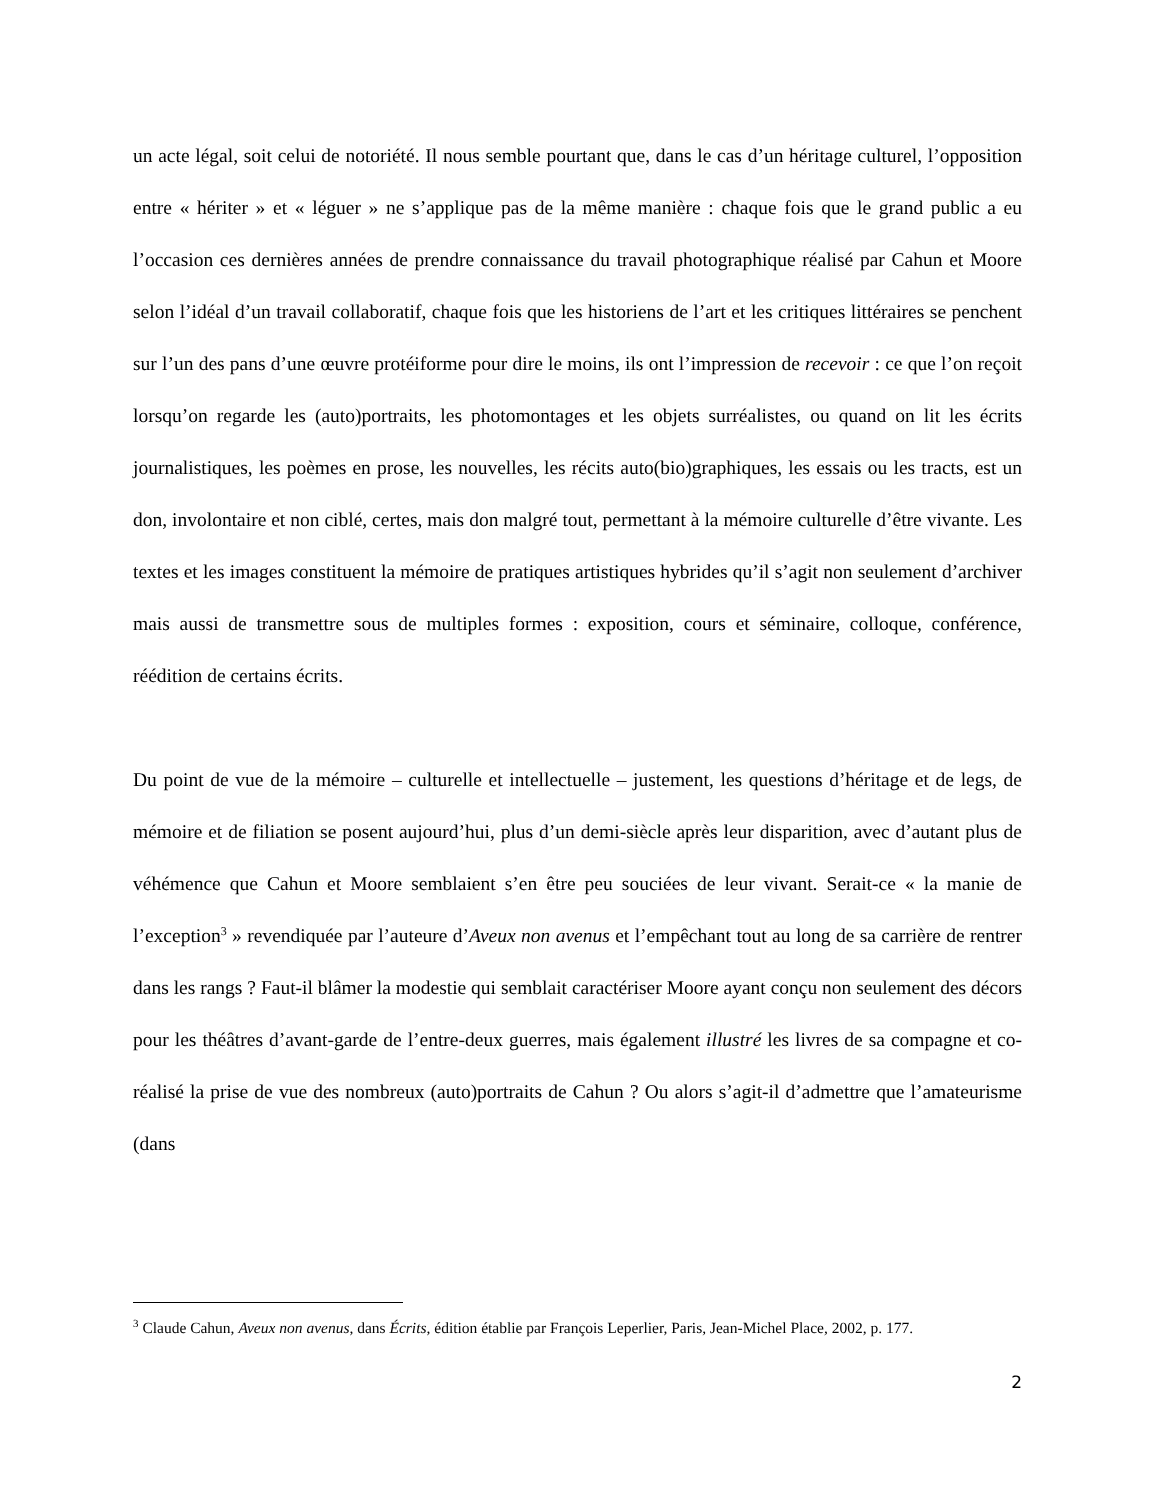un acte légal, soit celui de notoriété. Il nous semble pourtant que, dans le cas d’un héritage culturel, l’opposition entre « hériter » et « léguer » ne s’applique pas de la même manière : chaque fois que le grand public a eu l’occasion ces dernières années de prendre connaissance du travail photographique réalisé par Cahun et Moore selon l’idéal d’un travail collaboratif, chaque fois que les historiens de l’art et les critiques littéraires se penchent sur l’un des pans d’une œuvre protéiforme pour dire le moins, ils ont l’impression de recevoir : ce que l’on reçoit lorsqu’on regarde les (auto)portraits, les photomontages et les objets surréalistes, ou quand on lit les écrits journalistiques, les poèmes en prose, les nouvelles, les récits auto(bio)graphiques, les essais ou les tracts, est un don, involontaire et non ciblé, certes, mais don malgré tout, permettant à la mémoire culturelle d’être vivante. Les textes et les images constituent la mémoire de pratiques artistiques hybrides qu’il s’agit non seulement d’archiver mais aussi de transmettre sous de multiples formes : exposition, cours et séminaire, colloque, conférence, réédition de certains écrits.
Du point de vue de la mémoire – culturelle et intellectuelle – justement, les questions d’héritage et de legs, de mémoire et de filiation se posent aujourd’hui, plus d’un demi-siècle après leur disparition, avec d’autant plus de véhémence que Cahun et Moore semblaient s’en être peu souciées de leur vivant. Serait-ce « la manie de l’exception<sup>3</sup> » revendiquée par l’auteure d’Aveux non avenus et l’empêchant tout au long de sa carrière de rentrer dans les rangs ? Faut-il blâmer la modestie qui semblait caractériser Moore ayant conçu non seulement des décors pour les théâtres d’avant-garde de l’entre-deux guerres, mais également illustré les livres de sa compagne et co-réalisé la prise de vue des nombreux (auto)portraits de Cahun ? Ou alors s’agit-il d’admettre que l’amateurisme (dans
<sup>3</sup> Claude Cahun, Aveux non avenus, dans Écrits, édition établie par François Leperlier, Paris, Jean-Michel Place, 2002, p. 177.
2